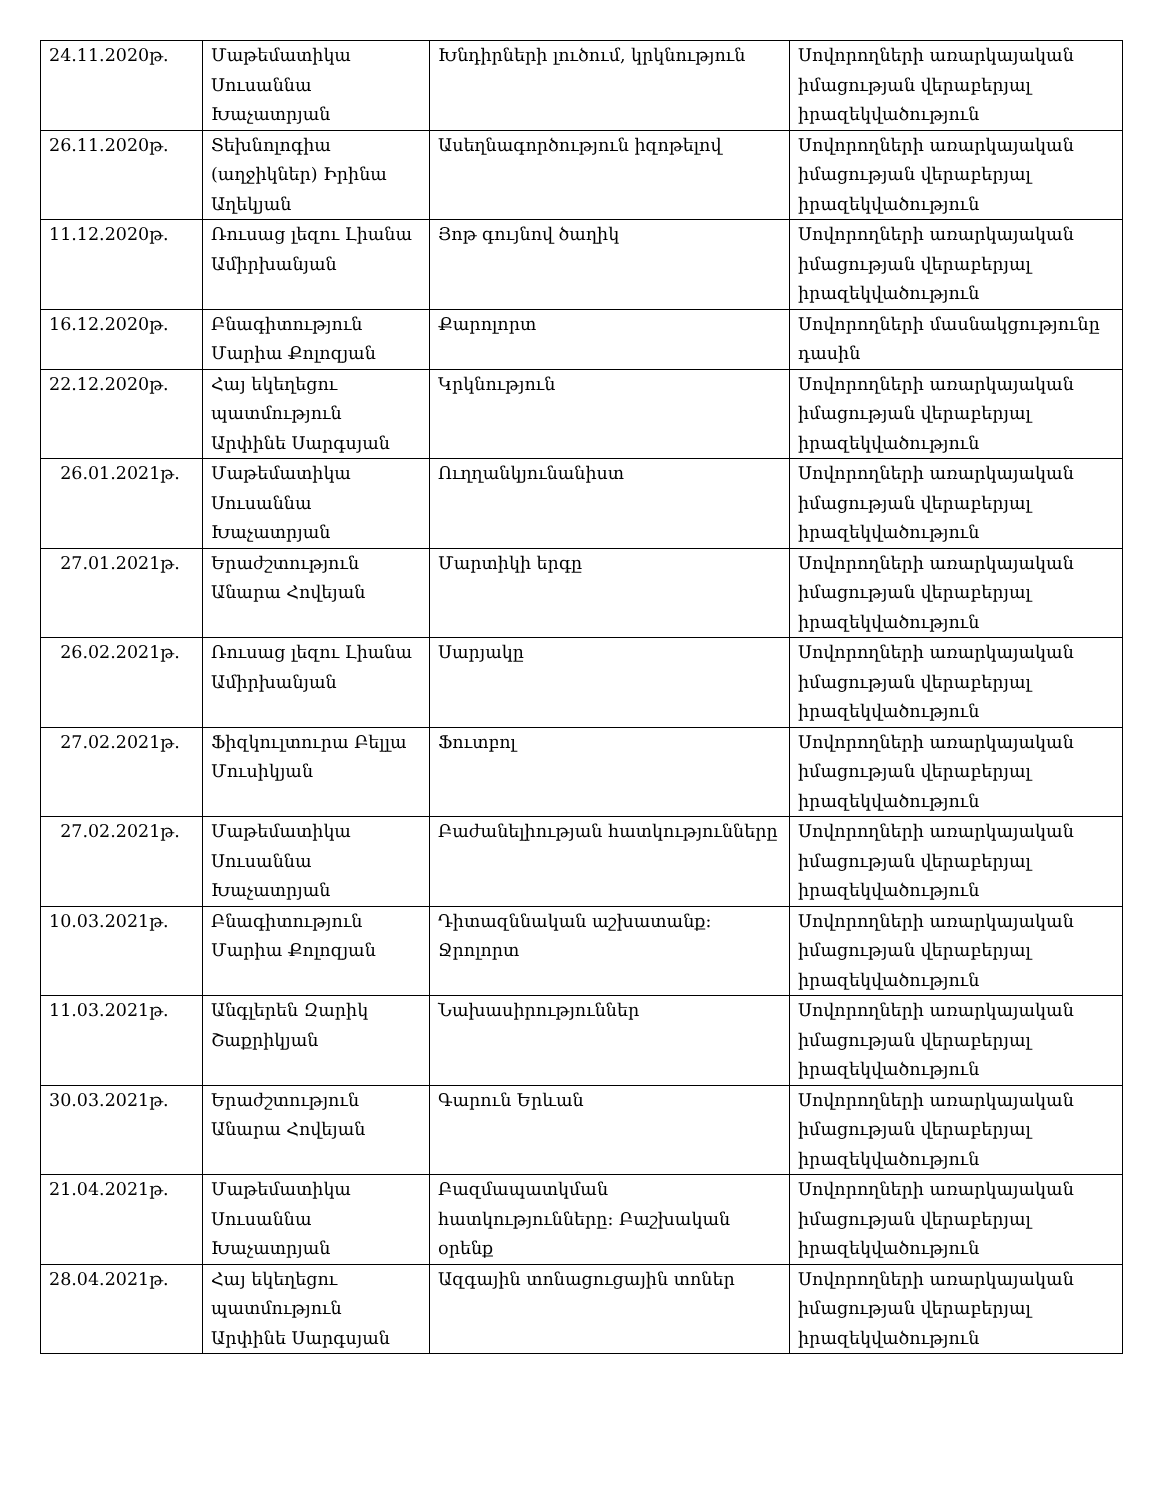| 24.11.2020թ. | Մաթեմատիկա Սուսաննա Խաչատրյան | Խնդիրների լուծում, կրկնություն | Սովորողների առարկայական իմացության վերաբերյալ իրազեկվածություն |
| 26.11.2020թ. | Տեխնոլոգիա (աղջիկներ) Իրինա Աղեկյան | Ասեղնագործություն իզոթելով | Սովորողների առարկայական իմացության վերաբերյալ իրազեկվածություն |
| 11.12.2020թ. | Ռուսաց լեզու Լիանա Ամիրխանյան | Յոթ գույնով ծաղիկ | Սովորողների առարկայական իմացության վերաբերյալ իրազեկվածություն |
| 16.12.2020թ. | Բնագիտություն Մարիա Քոլոզյան | Քարոլորտ | Սովորողների մասնակցությունը դասին |
| 22.12.2020թ. | Հայ եկեղեցու պատմություն Արփինե Սարգսյան | Կրկնություն | Սովորողների առարկայական իմացության վերաբերյալ իրազեկվածություն |
| 26.01.2021թ. | Մաթեմատիկա Սուսաննա Խաչատրյան | Ուղղանկյունանիստ | Սովորողների առարկայական իմացության վերաբերյալ իրազեկվածություն |
| 27.01.2021թ. | Երաժշտություն Անարա Հովեյան | Մարտիկի երգը | Սովորողների առարկայական իմացության վերաբերյալ իրազեկվածություն |
| 26.02.2021թ. | Ռուսաց լեզու Լիանա Ամիրխանյան | Սարյակը | Սովորողների առարկայական իմացության վերաբերյալ իրազեկվածություն |
| 27.02.2021թ. | Ֆիզկուլտուրա Բելլա Մուսիկյան | Ֆուտբոլ | Սովորողների առարկայական իմացության վերաբերյալ իրազեկվածություն |
| 27.02.2021թ. | Մաթեմատիկա Սուսաննա Խաչատրյան | Բաժանելիության հատկությունները | Սովորողների առարկայական իմացության վերաբերյալ իրազեկվածություն |
| 10.03.2021թ. | Բնագիտություն Մարիա Քոլոզյան | Դիտազննական աշխատանք: Ջրոլորտ | Սովորողների առարկայական իմացության վերաբերյալ իրազեկվածություն |
| 11.03.2021թ. | Անգլերեն Զարիկ Շաքրիկյան | Նախասիրություններ | Սովորողների առարկայական իմացության վերաբերյալ իրազեկվածություն |
| 30.03.2021թ. | Երաժշտություն Անարա Հովեյան | Գարուն Երևան | Սովորողների առարկայական իմացության վերաբերյալ իրազեկվածություն |
| 21.04.2021թ. | Մաթեմատիկա Սուսաննա Խաչատրյան | Բազմապատկման հատկությունները: Բաշխական օրենք | Սովորողների առարկայական իմացության վերաբերյալ իրազեկվածություն |
| 28.04.2021թ. | Հայ եկեղեցու պատմություն Արփինե Սարգսյան | Ազգային տոնացուցային տոներ | Սովորողների առարկայական իմացության վերաբերյալ իրազեկվածություն |